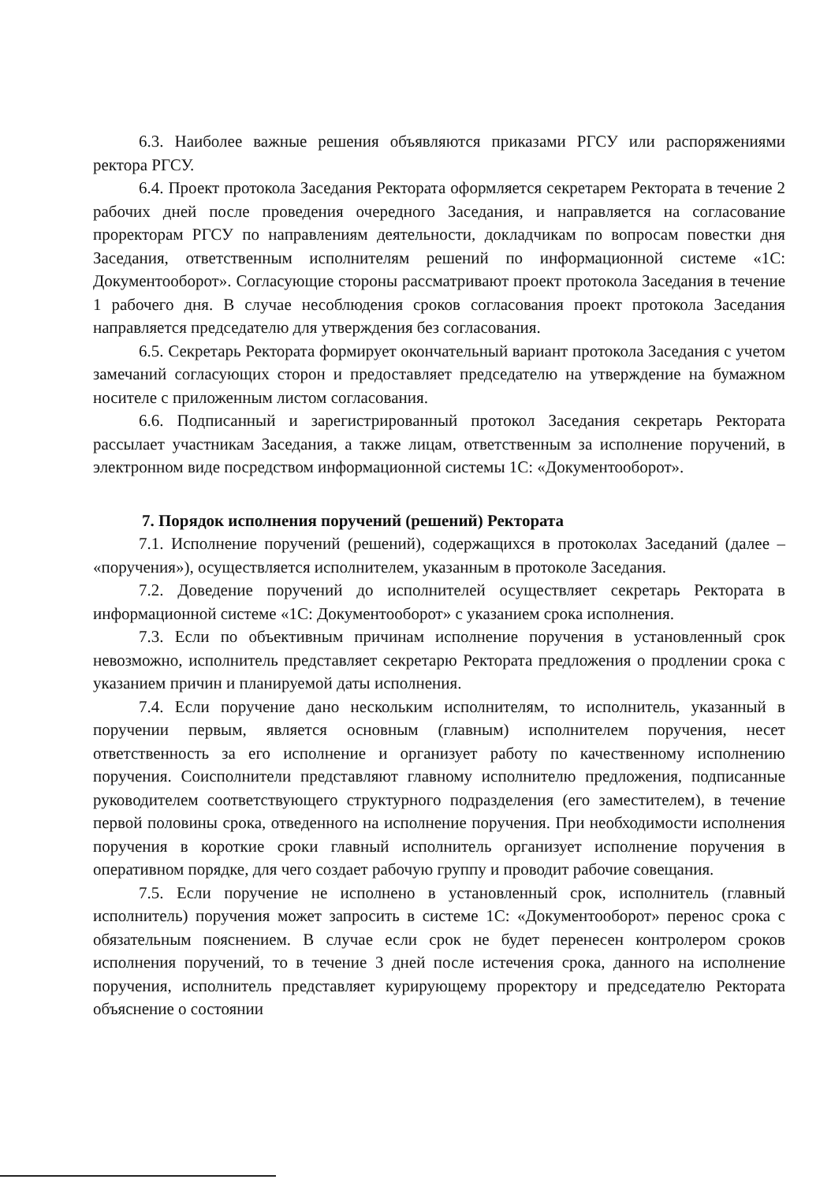6.3. Наиболее важные решения объявляются приказами РГСУ или распоряжениями ректора РГСУ.
6.4. Проект протокола Заседания Ректората оформляется секретарем Ректората в течение 2 рабочих дней после проведения очередного Заседания, и направляется на согласование проректорам РГСУ по направлениям деятельности, докладчикам по вопросам повестки дня Заседания, ответственным исполнителям решений по информационной системе «1С: Документооборот». Согласующие стороны рассматривают проект протокола Заседания в течение 1 рабочего дня. В случае несоблюдения сроков согласования проект протокола Заседания направляется председателю для утверждения без согласования.
6.5. Секретарь Ректората формирует окончательный вариант протокола Заседания с учетом замечаний согласующих сторон и предоставляет председателю на утверждение на бумажном носителе с приложенным листом согласования.
6.6. Подписанный и зарегистрированный протокол Заседания секретарь Ректората рассылает участникам Заседания, а также лицам, ответственным за исполнение поручений, в электронном виде посредством информационной системы 1С: «Документооборот».
7. Порядок исполнения поручений (решений) Ректората
7.1. Исполнение поручений (решений), содержащихся в протоколах Заседаний (далее – «поручения»), осуществляется исполнителем, указанным в протоколе Заседания.
7.2. Доведение поручений до исполнителей осуществляет секретарь Ректората в информационной системе «1С: Документооборот» с указанием срока исполнения.
7.3. Если по объективным причинам исполнение поручения в установленный срок невозможно, исполнитель представляет секретарю Ректората предложения о продлении срока с указанием причин и планируемой даты исполнения.
7.4. Если поручение дано нескольким исполнителям, то исполнитель, указанный в поручении первым, является основным (главным) исполнителем поручения, несет ответственность за его исполнение и организует работу по качественному исполнению поручения. Соисполнители представляют главному исполнителю предложения, подписанные руководителем соответствующего структурного подразделения (его заместителем), в течение первой половины срока, отведенного на исполнение поручения. При необходимости исполнения поручения в короткие сроки главный исполнитель организует исполнение поручения в оперативном порядке, для чего создает рабочую группу и проводит рабочие совещания.
7.5. Если поручение не исполнено в установленный срок, исполнитель (главный исполнитель) поручения может запросить в системе 1С: «Документооборот» перенос срока с обязательным пояснением. В случае если срок не будет перенесен контролером сроков исполнения поручений, то в течение 3 дней после истечения срока, данного на исполнение поручения, исполнитель представляет курирующему проректору и председателю Ректората объяснение о состоянии